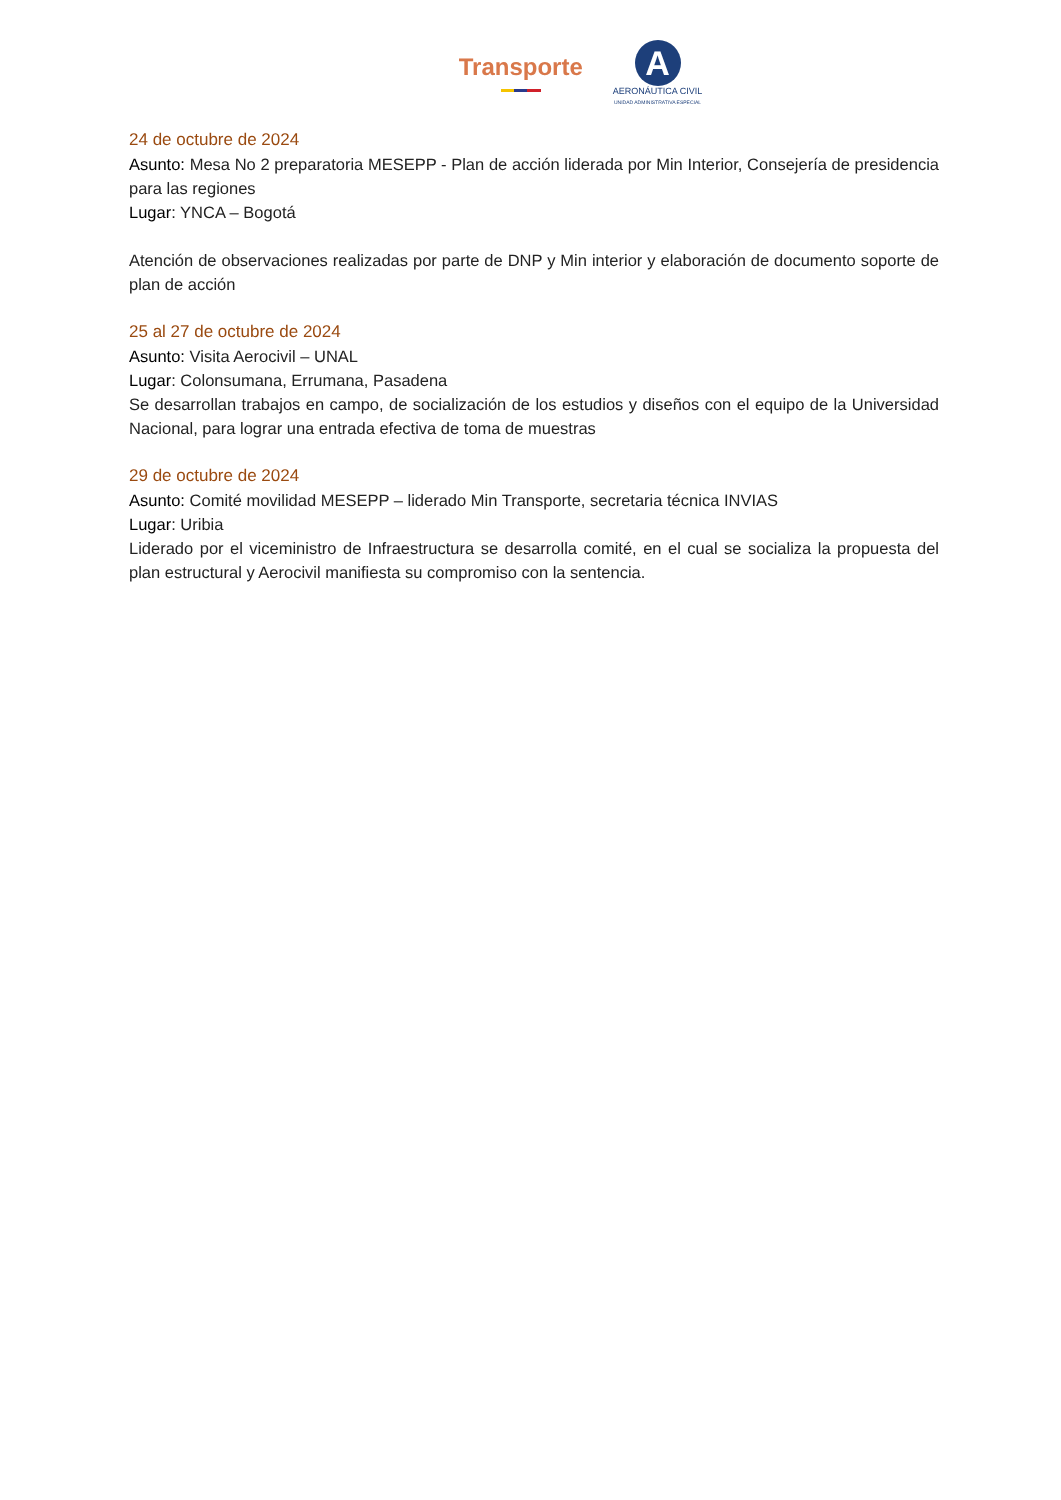Transporte
A
AERONÁUTICA CIVIL
UNIDAD ADMINISTRATIVA ESPECIAL
24 de octubre de 2024
Asunto: Mesa No 2 preparatoria MESEPP - Plan de acción liderada por Min Interior, Consejería de presidencia para las regiones
Lugar: YNCA – Bogotá
Atención de observaciones realizadas por parte de DNP y Min interior y elaboración de documento soporte de plan de acción
25 al 27 de octubre de 2024
Asunto: Visita Aerocivil – UNAL
Lugar: Colonsumana, Errumana, Pasadena
Se desarrollan trabajos en campo, de socialización de los estudios y diseños con el equipo de la Universidad Nacional, para lograr una entrada efectiva de toma de muestras
29 de octubre de 2024
Asunto: Comité movilidad MESEPP – liderado Min Transporte, secretaria técnica INVIAS
Lugar: Uribia
Liderado por el viceministro de Infraestructura se desarrolla comité, en el cual se socializa la propuesta del plan estructural y Aerocivil manifiesta su compromiso con la sentencia.